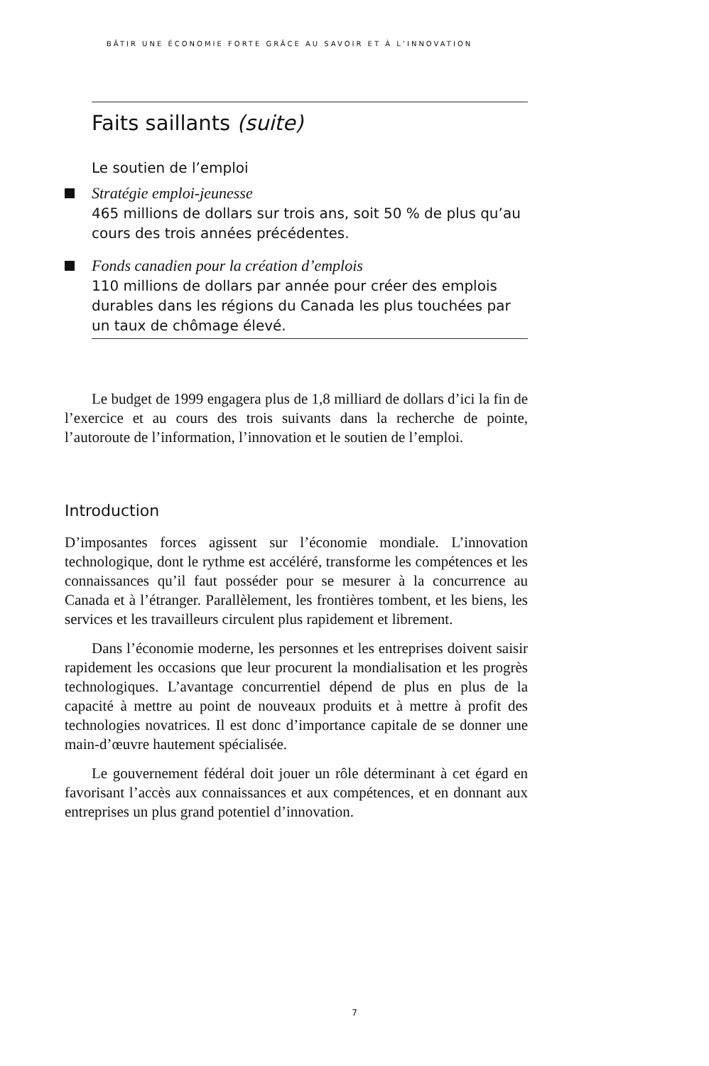BÂTIR UNE ÉCONOMIE FORTE GRÂCE AU SAVOIR ET À L’INNOVATION
Faits saillants (suite)
Le soutien de l’emploi
Stratégie emploi-jeunesse
465 millions de dollars sur trois ans, soit 50 % de plus qu’au cours des trois années précédentes.
Fonds canadien pour la création d’emplois
110 millions de dollars par année pour créer des emplois durables dans les régions du Canada les plus touchées par un taux de chômage élevé.
Le budget de 1999 engagera plus de 1,8 milliard de dollars d’ici la fin de l’exercice et au cours des trois suivants dans la recherche de pointe, l’autoroute de l’information, l’innovation et le soutien de l’emploi.
Introduction
D’imposantes forces agissent sur l’économie mondiale. L’innovation technologique, dont le rythme est accéléré, transforme les compétences et les connaissances qu’il faut posséder pour se mesurer à la concurrence au Canada et à l’étranger. Parallèlement, les frontières tombent, et les biens, les services et les travailleurs circulent plus rapidement et librement.
Dans l’économie moderne, les personnes et les entreprises doivent saisir rapidement les occasions que leur procurent la mondialisation et les progrès technologiques. L’avantage concurrentiel dépend de plus en plus de la capacité à mettre au point de nouveaux produits et à mettre à profit des technologies novatrices. Il est donc d’importance capitale de se donner une main-d’œuvre hautement spécialisée.
Le gouvernement fédéral doit jouer un rôle déterminant à cet égard en favorisant l’accès aux connaissances et aux compétences, et en donnant aux entreprises un plus grand potentiel d’innovation.
7